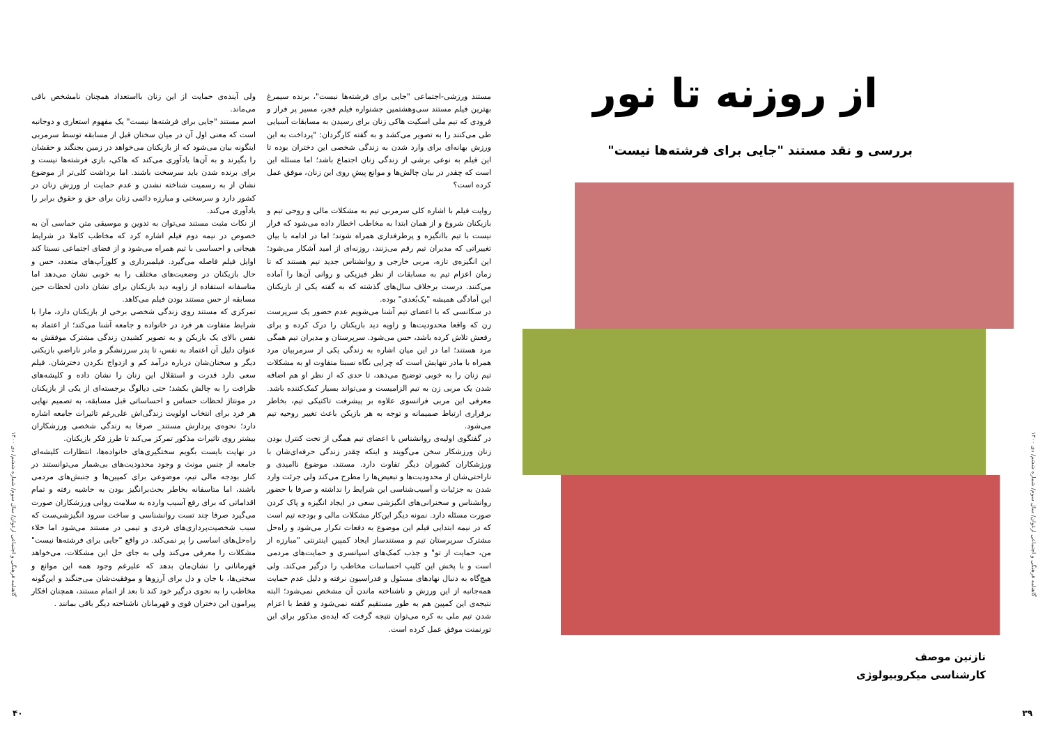از روزنه تا نور
بررسی و نقد مستند "جایی برای فرشته‌ها نیست"
نازنین موصف
کارشناسی میکروبیولوژی
گاهنامه فرهنگی و اجتماعی ارغوان/ سال سوم/ شماره ششم/ دی ۱۴۰۰
۳۹
مستند ورزشی-اجتماعی "جایی برای فرشته‌ها نیست"، برنده سیمرغ بهترین فیلم مستند سی‌وهشتمین جشنواره فیلم فجر، مسیر پر فراز و فرودی که تیم ملی اسکیت هاکی زنان برای رسیدن به مسابقات آسیایی طی می‌کنند را به تصویر می‌کشد و به گفته کارگردان: "پرداخت به این ورزش بهانه‌ای برای وارد شدن به زندگی شخصی این دختران بوده تا این فیلم به نوعی برشی از زندگی زنان اجتماع باشد؛ اما مسئله این است که چقدر در بیان چالش‌ها و موانع پیشِ روی این زنان، موفق عمل کرده است؟
روایت فیلم با اشاره کلی سرمربی تیم به مشکلات مالی و روحی تیم و بازیکنان شروع و از همان ابتدا به مخاطب اخطار داده می‌شود که قرار نیست با تیم باانگیزه و پرطرفداری همراه شوند؛ اما در ادامه با بیان تغییراتی که مدیران تیم رقم می‌زنند، روزنه‌ای از امید آشکار می‌شود؛ این انگیزه‌ی تازه، مربی خارجی و روانشناس جدید تیم هستند که تا زمان اعزام تیم به مسابقات از نظر فیزیکی و روانی آن‌ها را آماده می‌کنند. درست برخلاف سال‌های گذشته که به گفته یکی از بازیکنان این آمادگی همیشه "یک‌بُعدی" بوده.
در سکانسی که با اعضای تیم آشنا می‌شویم عدم حضور یک سرپرست زن که واقعا محدودیت‌ها و زاویه دید بازیکنان را درک کرده و برای رفعش تلاش کرده باشد، حس می‌شود. سرپرستان و مدیران تیم همگی مرد هستند؛ اما در این میان اشاره به زندگی یکی از سرمربیان مرد همراه با مادر تنهایش است که چرایی نگاه نسبتا متفاوت او به مشکلات تیم زنان را به خوبی توضیح می‌دهد، تا حدی که از نظر او هم اضافه شدن یک مربی زن به تیم الزامیست و می‌تواند بسیار کمک‌کننده باشد. معرفی این مربی فرانسوی علاوه بر پیشرفت تاکتیکی تیم، بخاطر برقراری ارتباط صمیمانه و توجه به هر بازیکن باعث تغییر روحیه تیم می‌شود.
در گفتگوی اولیه‌ی روانشناس با اعضای تیم همگی از تحت کنترل بودن زنان ورزشکار سخن می‌گویند و اینکه چقدر زندگی حرفه‌ای‌شان با ورزشکاران کشوران دیگر تفاوت دارد. مستند، موضوع ناامیدی و ناراحتی‌شان از محدودیت‌ها و تبعیض‌ها را مطرح می‌کند ولی جرئت وارد شدن به جزئیات و آسیب‌شناسی این شرایط را نداشته و صرفا با حضور روانشناس و سخنرانی‌های انگیزشی سعی در ایجاد انگیزه و پاک کردن صورت مسئله دارد. نمونه دیگر این‌کار مشکلات مالی و بودجه تیم است که در نیمه ابتدایی فیلم این موضوع به دفعات تکرار می‌شود و راه‌حل مشترک سرپرستان تیم و مستندساز ایجاد کمپین اینترنتی "مبارزه از من، حمایت از تو" و جذب کمک‌های اسپانسری و حمایت‌های مردمی است و با پخش این کلیپ احساسات مخاطب را درگیر می‌کند. ولی هیچ‌گاه به دنبال نهادهای مسئول و فدراسیون نرفته و دلیل عدم حمایت همه‌جانبه از این ورزش و ناشناخته ماندن آن مشخص نمی‌شود؛ البته نتیجه‌ی این کمپین هم به طور مستقیم گفته نمی‌شود و فقط با اعزام شدن تیم ملی به کره می‌توان نتیجه گرفت که ایده‌ی مذکور برای این تورنمنت موفق عمل کرده است.
ولی آینده‌ی حمایت از این زنان بااستعداد همچنان نامشخص باقی می‌ماند.
اسم مستند "جایی برای فرشته‌ها نیست" یک مفهوم استعاری و دوجانبه است که معنی اول آن در میان سخنان قبل از مسابقه توسط سرمربی اینگونه بیان می‌شود که از بازیکنان می‌خواهد در زمین بجنگند و حقشان را بگیرند و به آن‌ها یادآوری می‌کند که هاکی، بازی فرشته‌ها نیست و برای برنده شدن باید سرسخت باشند. اما برداشت کلی‌تر از موضوع نشان از به رسمیت شناخته نشدن و عدم حمایت از ورزش زنان در کشور دارد و سرسختی و مبارزه دائمی زنان برای حق و حقوق برابر را یادآوری می‌کند.
از نکات مثبت مستند می‌توان به تدوین و موسیقی متن حماسی آن به خصوص در نیمه دوم فیلم اشاره کرد که مخاطب کاملا در شرایط هیجانی و احساسی با تیم همراه می‌شود و از فضای اجتماعی نسبتا کند اوایل فیلم فاصله می‌گیرد. فیلمبرداری و کلوزآپ‌های متعدد، حس و حال بازیکنان در وضعیت‌های مختلف را به خوبی نشان می‌دهد اما متاسفانه استفاده از زاویه دید بازیکنان برای نشان دادن لحظات حین مسابقه از حس مستند بودن فیلم می‌کاهد.
تمرکزی که مستند روی زندگی شخصی برخی از بازیکنان دارد، مارا با شرایط متفاوت هر فرد در خانواده و جامعه آشنا می‌کند؛ از اعتماد به نفس بالای یک بازیکن و به تصویر کشیدن زندگی مشترک موفقش به عنوان دلیل آن اعتماد به نفس، تا پدر سرزنشگر و مادر ناراضیِ بازیکنی دیگر و سخنان‌شان درباره درآمد کم و ازدواج نکردن دخترشان. فیلم سعی دارد قدرت و استقلال این زنان را نشان داده و کلیشه‌های ظرافت را به چالش بکشد؛ حتی دیالوگ برجسته‌ای از یکی از بازیکنان در مونتاژ لحظات حساس و احساساتی قبل مسابقه، به تصمیم نهایی هر فرد برای انتخاب اولویت زندگی‌اش علی‌رغم تاثیرات جامعه اشاره دارد؛ نحوه‌ی پردازش مستند_ صرفا به زندگی شخصی ورزشکاران بیشتر روی تاثیرات مذکور تمرکز می‌کند تا طرز فکر بازیکنان.
در نهایت بایست بگویم سختگیری‌های خانواده‌ها، انتظارات کلیشه‌ای جامعه از جنس مونث و وجود محدودیت‌های بی‌شمار می‌توانستند در کنار بودجه مالی تیم، موضوعی برای کمپین‌ها و جنبش‌های مردمی باشند، اما متاسفانه بخاطر بحث‌برانگیز بودن به حاشیه رفته و تمام اقداماتی که برای رفع آسیب وارده به سلامت روانی ورزشکاران صورت می‌گیرد صرفا چند تست روانشناسی و ساخت سرود انگیزشی‌ست که سبب شخصیت‌پردازی‌های فردی و تیمی در مستند می‌شود اما خلاء راه‌حل‌های اساسی را پر نمی‌کند. در واقع "جایی برای فرشته‌ها نیست" مشکلات را معرفی می‌کند ولی به جای حل این مشکلات، می‌خواهد قهرمانانی را نشان‌مان بدهد که علیرغم وجود همه این موانع و سختی‌ها، با جان و دل برای آرزوها و موفقیت‌شان می‌جنگند و این‌گونه مخاطب را به نحوی درگیر خود کند تا بعد از اتمام مستند، همچنان افکار پیرامون این دختران قوی و قهرمانان ناشناخته دیگر باقی بمانند .
گاهنامه فرهنگی و اجتماعی ارغوان/ سال سوم/ شماره ششم/ دی ۱۴۰۰
۴۰